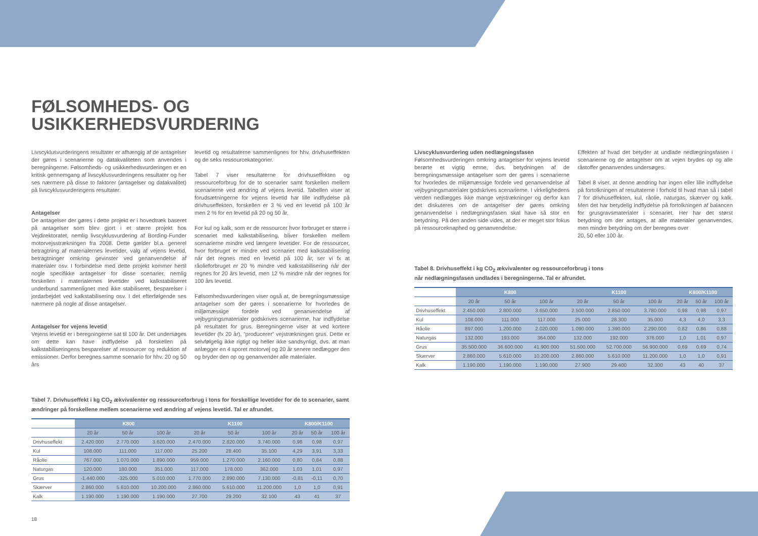FØLSOMHEDS- OG
USIKKERHEDSVURDERING
Livscyklusvurderingens resultater er afhængig af de antagelser der gøres i scenarierne og datakvaliteten som anvendes i beregningerne. Følsomheds- og usikkerhedsvurderingen er en kritisk gennemgang af livscyklusvurderingens resultater og her ses nærmere på disse to faktorer (antagelser og datakvalitet) på livscyklusvurderingens resultater.
Antagelser
De antagelser der gøres i dette projekt er i hovedtræk baseret på antagelser som blev gjort i et større projekt hos Vejdirektoratet, nemlig livscyklusvurdering af Bording-Funder motorvejsstrækningen fra 2008. Dette gælder bl.a. generel betragtning af materialernes levetider, valg af vejens levetid, betragtninger omkring gevinster ved genanvendelse af materialer osv. I forbindelse med dette projekt kommer hertil nogle specifikke antagelser for disse scenarier, nemlig forskellen i materialernes levetider ved kalkstabiliseret underbund sammenlignet med ikke stabiliseret, besparelser i jordarbejdet ved kalkstabilisering osv. I det efterfølgende ses nærmere på nogle af disse antagelser.
Antagelser for vejens levetid
Vejens levetid er i beregningerne sat til 100 år. Det undersøges om dette kan have indflydelse på forskellen på kalkstabiliseringens besparelser af ressourcer og reduktion af emissioner. Derfor beregnes samme scenario for hhv. 20 og 50 års
levetid og resultaterne sammenlignes for hhv. drivhuseffekten og de seks ressourcekategorier.
Tabel 7 viser resultaterne for drivhuseffekten og ressourceforbrug for de to scenarier samt forskellen mellem scenarierne ved ændring af vejens levetid. Tabellen viser at forudsætningerne for vejens levetid har lille indflydelse på drivhuseffekten, forskellen er 3 % ved en levetid på 100 år men 2 % for en levetid på 20 og 50 år.
For kul og kalk, som er de ressourcer hvor forbruget er større i scenariet med kalkstabilisering, bliver forskellen mellem scenarierne mindre ved længere levetider. For de ressourcer, hvor forbruget er mindre ved scenariet med kalkstabilisering når det regnes med en levetid på 100 år, ser vi fx at råolieforbruget er 20 % mindre ved kalkstabilisering når der regnes for 20 års levetid, men 12 % mindre når der regnes for 100 års levetid.
Følsomhedsvurderingen viser også at, de beregningsmæssige antagelser som der gøres i scenarierne for hvorledes de miljømæssige fordele ved genanvendelse af vejbygningsmaterialer godskrives scenarierne, har indflydelse på resultatet for grus. Beregningerne viser at ved kortere levetider (fx 20 år), ”producerer” vejstrækningen grus. Dette er selvfølgelig ikke rigtigt og heller ikke sandsynligt, dvs. at man anlægger en 4 sporet motorvej og 20 år senere nedlægger den og bryder den op og genanvender alle materialer.
Tabel 7. Drivhuseffekt i kg CO<sub>2</sub> ækvivalenter og ressourceforbrug i tons for forskellige levetider for de to scenarier, samt ændringer på forskellene mellem scenarierne ved ændring af vejens levetid. Tal er afrundet.
| | K800 | | | K1100 | | | K800/K1100 | | |
| --- | --- | --- | --- | --- | --- | --- | --- | --- | --- |
| | 20 år | 50 år | 100 år | 20 år | 50 år | 100 år | 20 år | 50 år | 100 år |
| Drivhuseffekt | 2.420.000 | 2.770.000 | 3.620.000 | 2.470.000 | 2.820.000 | 3.740.000 | 0,98 | 0,98 | 0,97 |
| Kul | 108.000 | 111.000 | 117.000 | 25.200 | 28.400 | 35.100 | 4,29 | 3,91 | 3,33 |
| Råolie | 767.000 | 1.070.000 | 1.890.000 | 959.000 | 1.270.000 | 2.160.000 | 0,80 | 0,84 | 0,88 |
| Naturgas | 120.000 | 180.000 | 351.000 | 117.000 | 178.000 | 362.000 | 1,03 | 1,01 | 0,97 |
| Grus | -1.440.000 | -325.000 | 5.010.000 | 1.770.000 | 2.890.000 | 7.130.000 | -0,81 | -0,11 | 0,70 |
| Skærver | 2.860.000 | 5.610.000 | 10.200.000 | 2.860.000 | 5.610.000 | 11.200.000 | 1,0 | 1,0 | 0,91 |
| Kalk | 1.190.000 | 1.190.000 | 1.190.000 | 27.700 | 29.200 | 32.100 | 43 | 41 | 37 |
Livscyklusvurdering uden nedlægningsfasen
Følsomhedsvurderingen omkring antagelser for vejens levetid berørte et vigtig emne, dvs. betydningen af de beregningsmæssige antagelser som der gøres i scenarierne for hvorledes de miljømæssige fordele ved genanvendelse af vejbygningsmaterialer godskrives scenarierne. I virkelighedens verden nedlægges ikke mange vejstrækninger og derfor kan det diskuteres om de antagelser der gøres omkring genanvendelse i nedlægningsfasen skal have så stor en betydning. På den anden side vides, at der er meget stor fokus på ressourceknaphed og genanvendelse.
Effekten af hvad det betyder at undlade nedlægningsfasen i scenarierne og de antagelser om at vejen brydes op og alle råstoffer genanvendes undersøges.
Tabel 8 viser, at denne ændring har ingen eller lille indflydelse på fortolkningen af resultaterne i forhold til hvad man så i tabel 7 for drivhuseffekten, kul, råolie, naturgas, skærver og kalk. Men det har betydelig indflydelse på fortolkningen af balancen for grusgravsmaterialer i scenariet. Her har det størst betydning om der antages, at alle materialer genanvendes, men mindre betydning om der beregnes over
20, 50 eller 100 år.
Tabel 8. Drivhuseffekt i kg CO<sub>2</sub> ækvivalenter og ressourceforbrug i tons
når nedlægningsfasen undlades i beregningerne. Tal er afrundet.
| | K800 | | | K1100 | | | K800/K1100 | | |
| --- | --- | --- | --- | --- | --- | --- | --- | --- | --- |
| | 20 år | 50 år | 100 år | 20 år | 50 år | 100 år | 20 år | 50 år | 100 år |
| Drivhuseffekt | 2.450.000 | 2.800.000 | 3.650.000 | 2.500.000 | 2.850.000 | 3.780.000 | 0,98 | 0,98 | 0,97 |
| Kul | 108.000 | 111.000 | 117.000 | 25.000 | 28.300 | 35.000 | 4,3 | 4,0 | 3,3 |
| Råolie | 897.000 | 1.200.000 | 2.020.000 | 1.090.000 | 1.390.000 | 2.290.000 | 0,82 | 0,86 | 0,88 |
| Naturgas | 132.000 | 193.000 | 364.000 | 132.000 | 192.000 | 376.000 | 1,0 | 1,01 | 0,97 |
| Grus | 35.500.000 | 36.600.000 | 41.900.000 | 51.500.000 | 52.700.000 | 56.900.000 | 0,69 | 0,69 | 0,74 |
| Skærver | 2.860.000 | 5.610.000 | 10.200.000 | 2.860.000 | 5.610.000 | 11.200.000 | 1,0 | 1,0 | 0,91 |
| Kalk | 1.190.000 | 1.190.000 | 1.190.000 | 27.900 | 29.400 | 32.300 | 43 | 40 | 37 |
18